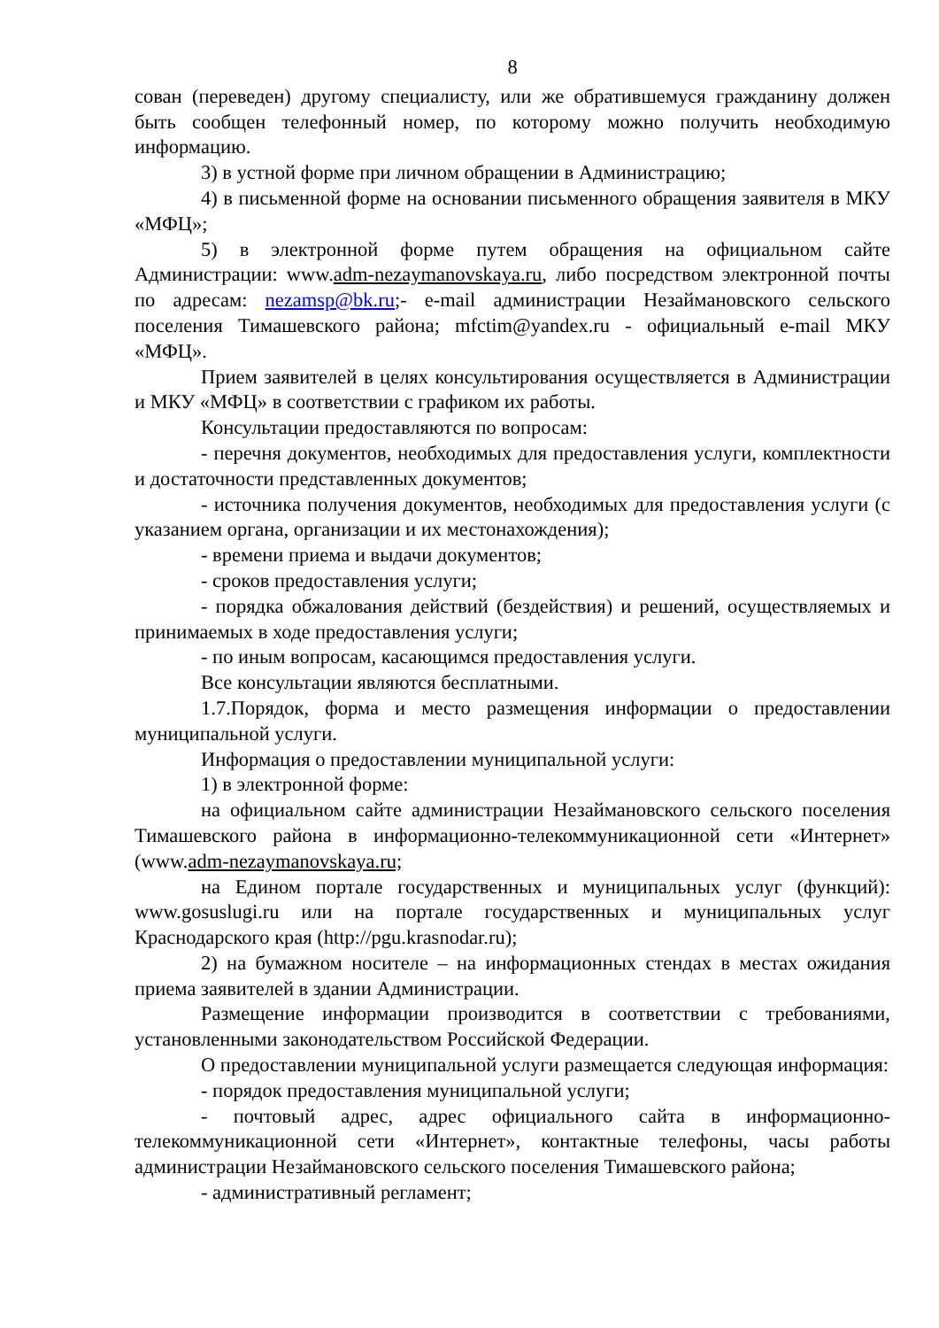8
сован (переведен) другому специалисту, или же обратившемуся гражданину должен быть сообщен телефонный номер, по которому можно получить необходимую информацию.
3) в устной форме при личном обращении в Администрацию;
4) в письменной форме на основании письменного обращения заявителя в МКУ «МФЦ»;
5) в электронной форме путем обращения на официальном сайте Администрации: www.adm-nezaymanovskaya.ru, либо посредством электронной почты по адресам: nezamsp@bk.ru;- e-mail администрации Незаймановского сельского поселения Тимашевского района; mfctim@yandex.ru - официальный e-mail МКУ «МФЦ».
Прием заявителей в целях консультирования осуществляется в Администрации и МКУ «МФЦ» в соответствии с графиком их работы.
Консультации предоставляются по вопросам:
- перечня документов, необходимых для предоставления услуги, комплектности и достаточности представленных документов;
- источника получения документов, необходимых для предоставления услуги (с указанием органа, организации и их местонахождения);
- времени приема и выдачи документов;
- сроков предоставления услуги;
- порядка обжалования действий (бездействия) и решений, осуществляемых и принимаемых в ходе предоставления услуги;
- по иным вопросам, касающимся предоставления услуги.
Все консультации являются бесплатными.
1.7.Порядок, форма и место размещения информации о предоставлении муниципальной услуги.
Информация о предоставлении муниципальной услуги:
1) в электронной форме:
на официальном сайте администрации Незаймановского сельского поселения Тимашевского района в информационно-телекоммуникационной сети «Интернет» (www.adm-nezaymanovskaya.ru;
на Едином портале государственных и муниципальных услуг (функций): www.gosuslugi.ru или на портале государственных и муниципальных услуг Краснодарского края (http://pgu.krasnodar.ru);
2) на бумажном носителе – на информационных стендах в местах ожидания приема заявителей в здании Администрации.
Размещение информации производится в соответствии с требованиями, установленными законодательством Российской Федерации.
О предоставлении муниципальной услуги размещается следующая информация:
- порядок предоставления муниципальной услуги;
- почтовый адрес, адрес официального сайта в информационно-телекоммуникационной сети «Интернет», контактные телефоны, часы работы администрации Незаймановского сельского поселения Тимашевского района;
- административный регламент;